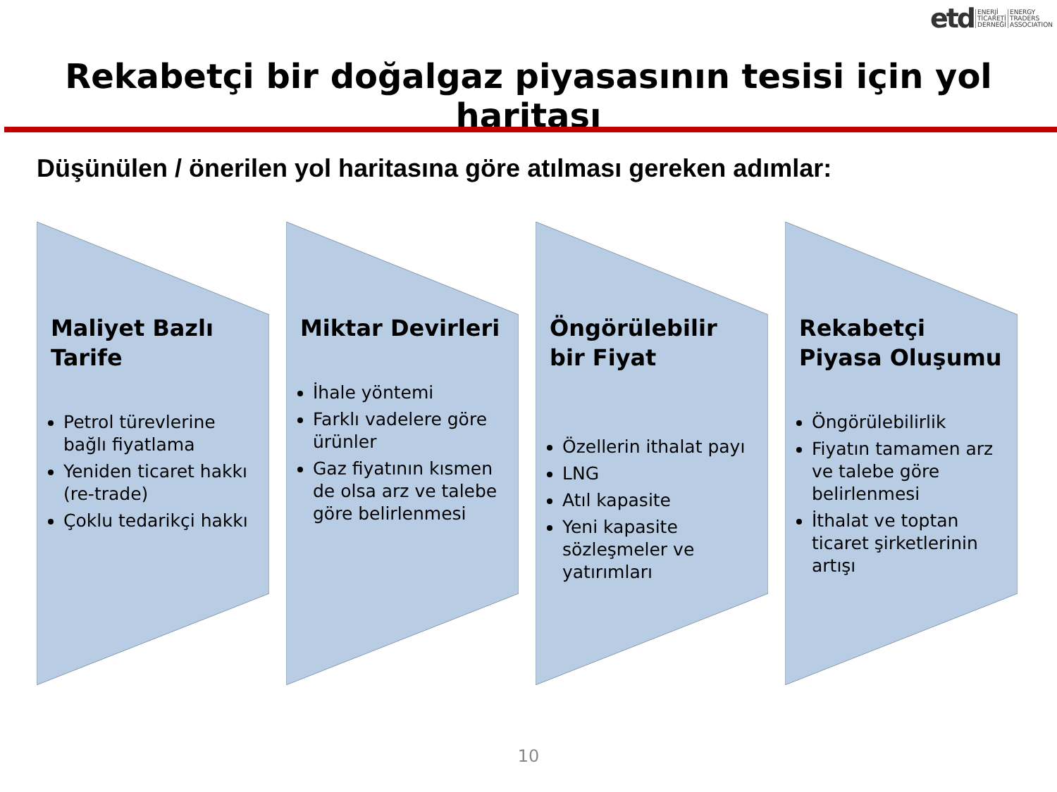etd ENERJİ
TİCARETİ
DERNEĞİ ENERGY
TRADERS
ASSOCIATION
Rekabetçi bir doğalgaz piyasasının tesisi için yol haritası
Düşünülen / önerilen yol haritasına göre atılması gereken adımlar:
Maliyet Bazlı Tarife
Petrol türevlerine bağlı fiyatlama
Yeniden ticaret hakkı (re-trade)
Çoklu tedarikçi hakkı
Miktar Devirleri
İhale yöntemi
Farklı vadelere göre ürünler
Gaz fiyatının kısmen de olsa arz ve talebe göre belirlenmesi
Öngörülebilir bir Fiyat
Özellerin ithalat payı
LNG
Atıl kapasite
Yeni kapasite sözleşmeler ve yatırımları
Rekabetçi Piyasa Oluşumu
Öngörülebilirlik
Fiyatın tamamen arz ve talebe göre belirlenmesi
İthalat ve toptan ticaret şirketlerinin artışı
10